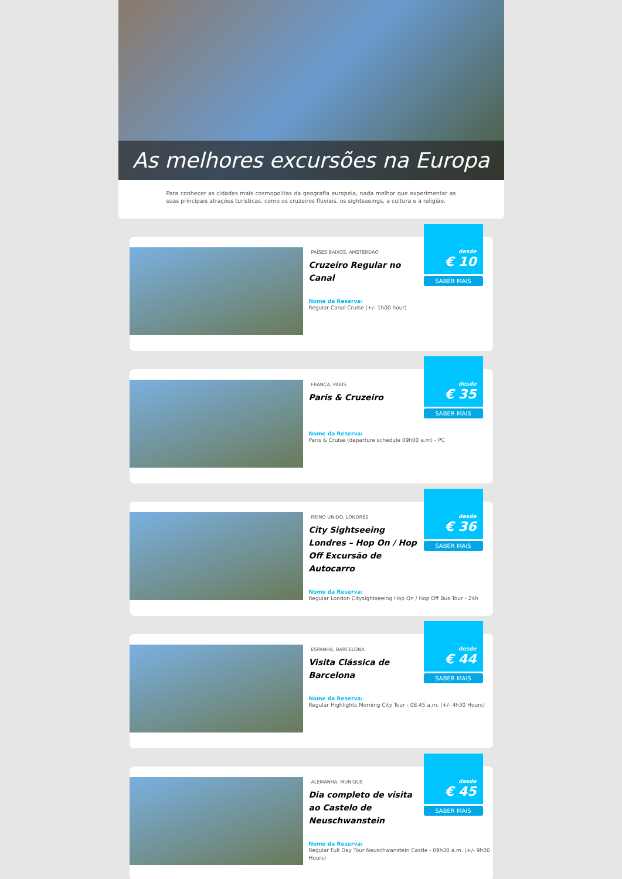As melhores excursões na Europa
Para conhecer as cidades mais cosmopolitas da geografia europeia, nada melhor que experimentar as suas principais atrações turísticas, como os cruzeiros fluviais, os sightseeings, a cultura e a religião.
PAÍSES BAIXOS, AMSTERDÃO
Cruzeiro Regular no Canal
Nome da Reserva:
Regular Canal Cruise (+/- 1h00 hour)
desde
€ 10
SABER MAIS
FRANÇA, PARIS
Paris & Cruzeiro
Nome da Reserva:
Paris & Cruise (departure schedule 09h00 a.m) - PC
desde
€ 35
SABER MAIS
REINO UNIDO, LONDRES
City Sightseeing Londres – Hop On / Hop Off Excursão de Autocarro
Nome da Reserva:
Regular London Citysightseeing Hop On / Hop Off Bus Tour - 24h
desde
€ 36
SABER MAIS
ESPANHA, BARCELONA
Visita Clássica de Barcelona
Nome da Reserva:
Regular Highlights Morning City Tour - 08.45 a.m. (+/- 4h30 Hours)
desde
€ 44
SABER MAIS
ALEMANHA, MUNIQUE
Dia completo de visita ao Castelo de Neuschwanstein
Nome da Reserva:
Regular Full Day Tour Neuschwanstein Castle - 09h30 a.m. (+/- 9h00 Hours)
desde
€ 45
SABER MAIS